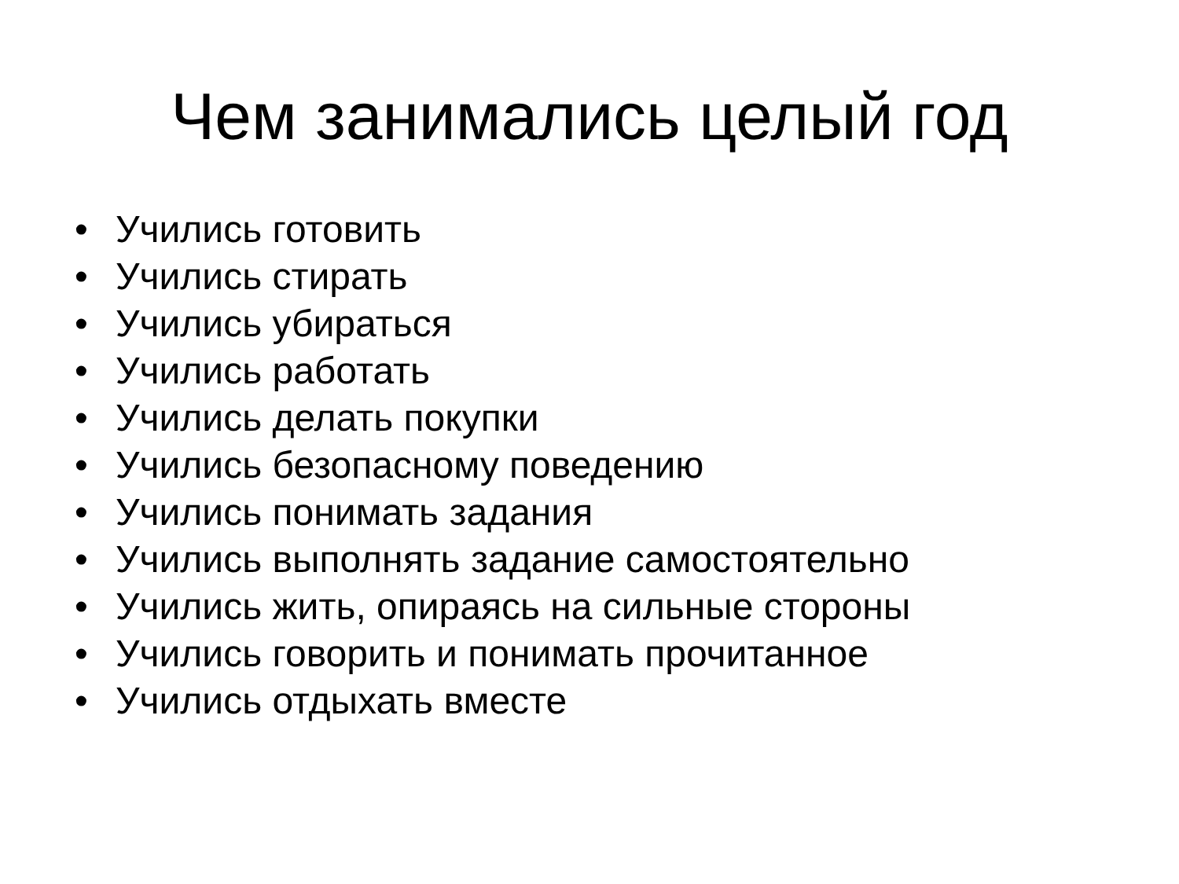Чем занимались целый год
• Учились готовить
• Учились стирать
• Учились убираться
• Учились работать
• Учились делать покупки
• Учились безопасному поведению
• Учились понимать задания
• Учились выполнять задание самостоятельно
• Учились жить, опираясь на сильные стороны
• Учились говорить и понимать прочитанное
• Учились отдыхать вместе